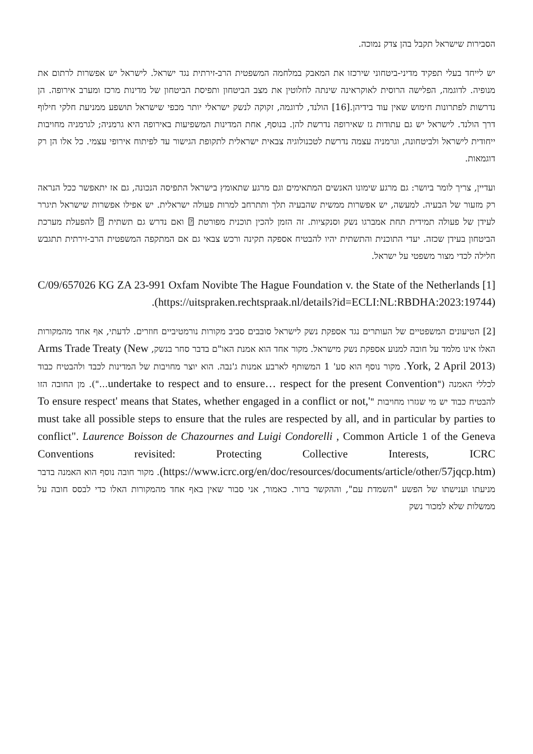הסבירות שישראל תקבל בהן צדק נמוכה.
יש לייחד בעלי תפקיד מדיני-ביטחוני שירכזו את המאבק במלחמה המשפטית הרב-זירתית נגד ישראל. לישראל יש אפשרות לרתום את מנופיה. לדוגמה, הפלישה הרוסית לאוקראינה שינתה לחלוטין את מצב הביטחון ותפיסת הביטחון של מדינות מרכז ומערב אירופה. הן נדרשות לפתרונות חימוש שאין עוד בידיהן.[16] הולנד, לדוגמה, זקוקה לנשק ישראלי יותר מכפי שישראל תושפע ממניעת חלקי חילוף דרך הולנד. לישראל יש גם עתודות גז שאירופה נדרשת להן. בנוסף, אחת המדינות המשפיעות באירופה היא גרמניה; לגרמניה מחויבות ייחודית לישראל ולביטחונה, וגרמניה עצמה נדרשת לטכנולוגיה צבאית ישראלית לתקופת הגישור עד לפיתוח אירופי עצמי. כל אלו הן רק דוגמאות.
ועדיין, צריך לומר ביושר: גם מרגע שימונו האנשים המתאימים וגם מרגע שתאומץ בישראל התפיסה הנכונה, גם אז יתאפשר ככל הנראה רק מזעור של הבעיה. למעשה, יש אפשרות ממשית שהבעיה תלך ותתרחב למרות פעולה ישראלית. יש אפילו אפשרות שישראל תיגרר לעידן של פעולה תמידית תחת אמברגו נשק וסנקציות. זה הזמן להכין תוכנית מפורטת ⍰ ואם נדרש גם תשתית ⍰ להפעלת מערכת הביטחון בעידן שכזה. יעדי התוכנית והתשתית יהיו להבטיח אספקה תקינה ורכש צבאי גם אם המתקפה המשפטית הרב-זירתית תתגבש חלילה לכדי מצור משפטי על ישראל.
[1] C/09/657026 KG ZA 23-991 Oxfam Novibte The Hague Foundation v. the State of the Netherlands (https://uitspraken.rechtspraak.nl/details?id=ECLI:NL:RBDHA:2023:19744).
[2] הטיעונים המשפטיים של העותרים נגד אספקת נשק לישראל סובבים סביב מקורות נורמטיביים חוזרים. לדעתי, אף אחד מהמקורות האלו אינו מלמד על חובה למנוע אספקת נשק מישראל. מקור אחד הוא אמנת האו"ם בדבר סחר בנשק, Arms Trade Treaty (New York, 2 April 2013). מקור נוסף הוא סע' 1 המשותף לארבע אמנות ג'נבה. הוא יוצר מחויבות של המדינות לכבד ולהבטיח כבוד לכללי האמנה ("undertake to respect and to ensure… respect for the present Convention…"). מן החובה הזו להבטיח כבוד יש מי שגזרו מחויבות "'To ensure respect' means that States, whether engaged in a conflict or not, must take all possible steps to ensure that the rules are respected by all, and in particular by parties to conflict". Laurence Boisson de Chazournes and Luigi Condorelli , Common Article 1 of the Geneva Conventions revisited: Protecting Collective Interests, ICRC (https://www.icrc.org/en/doc/resources/documents/article/other/57jqcp.htm). מקור חובה נוסף הוא האמנה בדבר מניעתו וענישתו של הפשע "השמדת עם", וההקשר ברור. כאמור, אני סבור שאין באף אחד מהמקורות האלו כדי לבסס חובה על ממשלות שלא למכור נשק